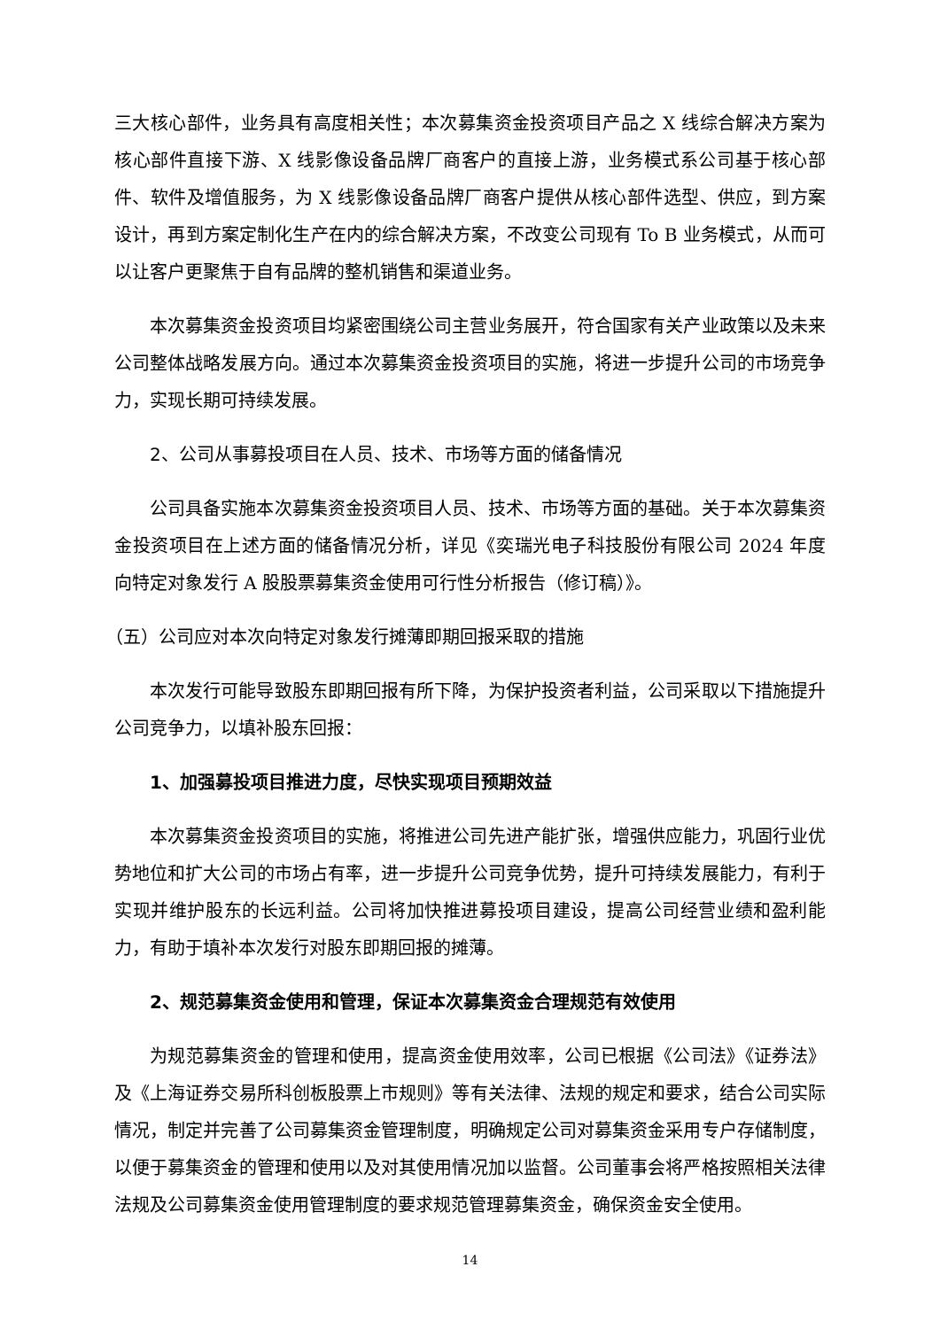三大核心部件，业务具有高度相关性；本次募集资金投资项目产品之 X 线综合解决方案为核心部件直接下游、X 线影像设备品牌厂商客户的直接上游，业务模式系公司基于核心部件、软件及增值服务，为 X 线影像设备品牌厂商客户提供从核心部件选型、供应，到方案设计，再到方案定制化生产在内的综合解决方案，不改变公司现有 To B 业务模式，从而可以让客户更聚焦于自有品牌的整机销售和渠道业务。
本次募集资金投资项目均紧密围绕公司主营业务展开，符合国家有关产业政策以及未来公司整体战略发展方向。通过本次募集资金投资项目的实施，将进一步提升公司的市场竞争力，实现长期可持续发展。
2、公司从事募投项目在人员、技术、市场等方面的储备情况
公司具备实施本次募集资金投资项目人员、技术、市场等方面的基础。关于本次募集资金投资项目在上述方面的储备情况分析，详见《奕瑞光电子科技股份有限公司 2024 年度向特定对象发行 A 股股票募集资金使用可行性分析报告（修订稿）》。
（五）公司应对本次向特定对象发行摊薄即期回报采取的措施
本次发行可能导致股东即期回报有所下降，为保护投资者利益，公司采取以下措施提升公司竞争力，以填补股东回报：
1、加强募投项目推进力度，尽快实现项目预期效益
本次募集资金投资项目的实施，将推进公司先进产能扩张，增强供应能力，巩固行业优势地位和扩大公司的市场占有率，进一步提升公司竞争优势，提升可持续发展能力，有利于实现并维护股东的长远利益。公司将加快推进募投项目建设，提高公司经营业绩和盈利能力，有助于填补本次发行对股东即期回报的摊薄。
2、规范募集资金使用和管理，保证本次募集资金合理规范有效使用
为规范募集资金的管理和使用，提高资金使用效率，公司已根据《公司法》《证券法》及《上海证券交易所科创板股票上市规则》等有关法律、法规的规定和要求，结合公司实际情况，制定并完善了公司募集资金管理制度，明确规定公司对募集资金采用专户存储制度，以便于募集资金的管理和使用以及对其使用情况加以监督。公司董事会将严格按照相关法律法规及公司募集资金使用管理制度的要求规范管理募集资金，确保资金安全使用。
14